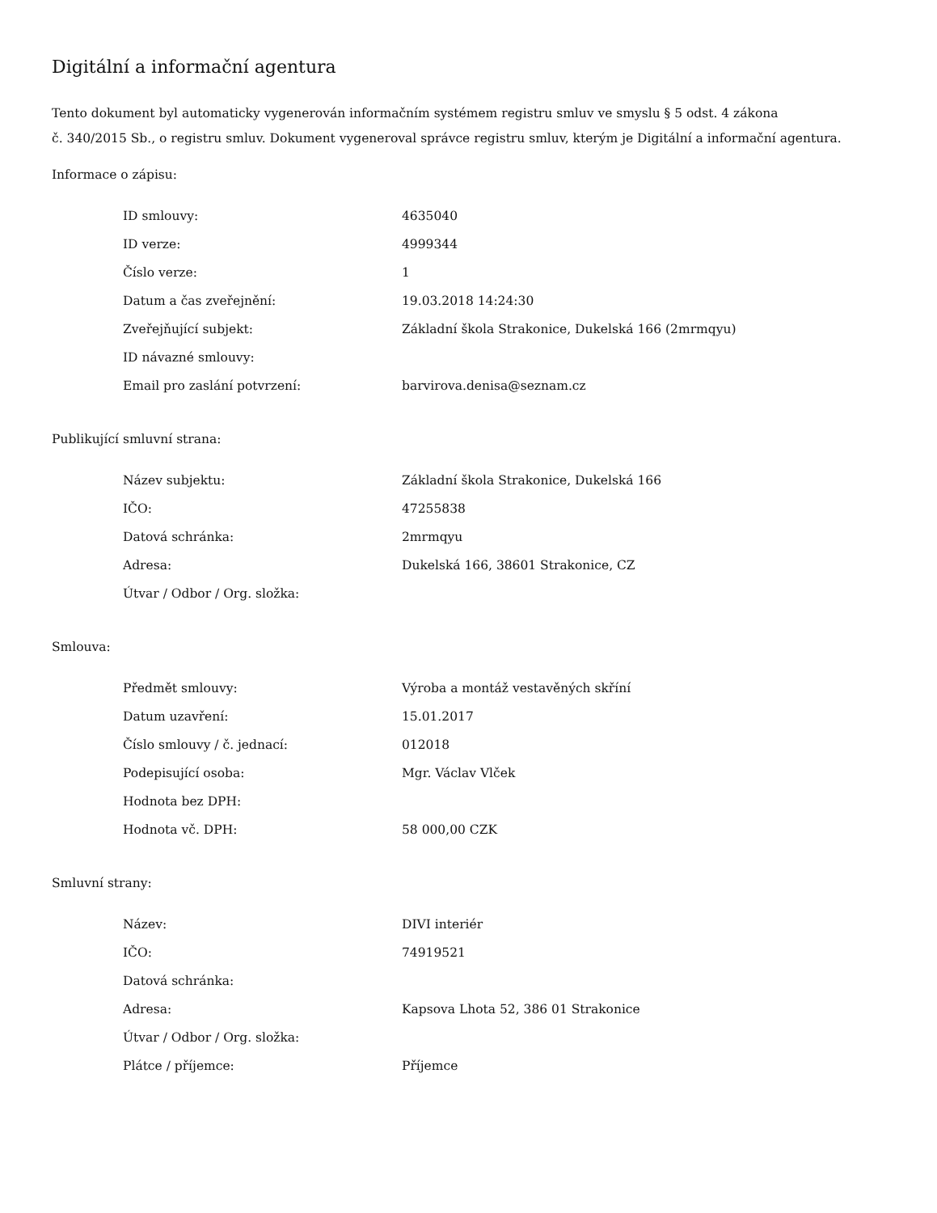Digitální a informační agentura
Tento dokument byl automaticky vygenerován informačním systémem registru smluv ve smyslu § 5 odst. 4 zákona
č. 340/2015 Sb., o registru smluv. Dokument vygeneroval správce registru smluv, kterým je Digitální a informační agentura.
Informace o zápisu:
| ID smlouvy: | 4635040 |
| ID verze: | 4999344 |
| Číslo verze: | 1 |
| Datum a čas zveřejnění: | 19.03.2018 14:24:30 |
| Zveřejňující subjekt: | Základní škola Strakonice, Dukelská 166 (2mrmqyu) |
| ID návazné smlouvy: | |
| Email pro zaslání potvrzení: | barvirova.denisa@seznam.cz |
Publikující smluvní strana:
| Název subjektu: | Základní škola Strakonice, Dukelská 166 |
| IČO: | 47255838 |
| Datová schránka: | 2mrmqyu |
| Adresa: | Dukelská 166, 38601 Strakonice, CZ |
| Útvar / Odbor / Org. složka: | |
Smlouva:
| Předmět smlouvy: | Výroba a montáž vestavěných skříní |
| Datum uzavření: | 15.01.2017 |
| Číslo smlouvy / č. jednací: | 012018 |
| Podepisující osoba: | Mgr. Václav Vlček |
| Hodnota bez DPH: | |
| Hodnota vč. DPH: | 58 000,00 CZK |
Smluvní strany:
| Název: | DIVI interiér |
| IČO: | 74919521 |
| Datová schránka: | |
| Adresa: | Kapsova Lhota 52, 386 01 Strakonice |
| Útvar / Odbor / Org. složka: | |
| Plátce / příjemce: | Příjemce |